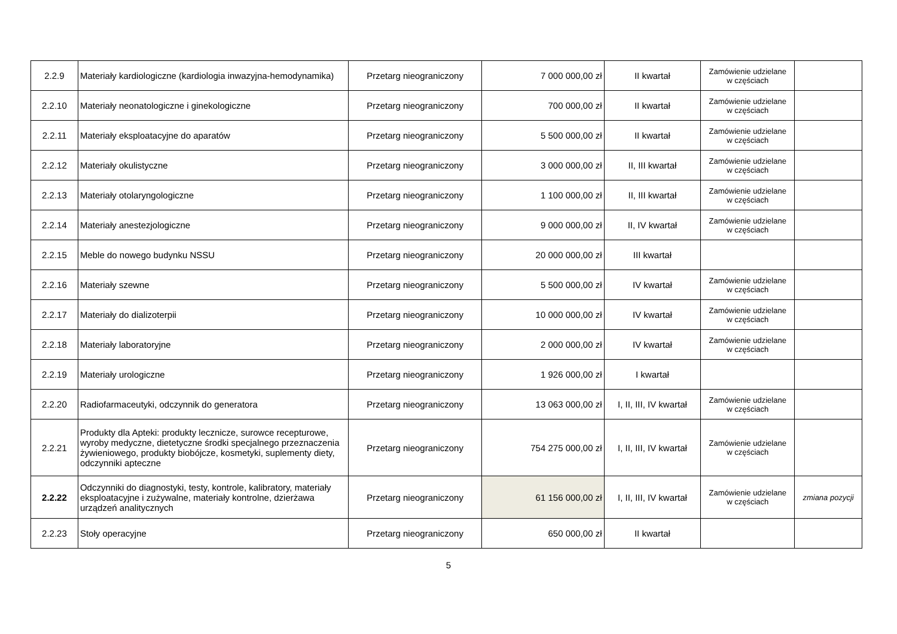| 2.2.9 | Materiały kardiologiczne (kardiologia inwazyjna-hemodynamika) | Przetarg nieograniczony | 7 000 000,00 zł | II kwartał | Zamówienie udzielane w częściach | |
| 2.2.10 | Materiały neonatologiczne i ginekologiczne | Przetarg nieograniczony | 700 000,00 zł | II kwartał | Zamówienie udzielane w częściach | |
| 2.2.11 | Materiały eksploatacyjne do aparatów | Przetarg nieograniczony | 5 500 000,00 zł | II kwartał | Zamówienie udzielane w częściach | |
| 2.2.12 | Materiały okulistyczne | Przetarg nieograniczony | 3 000 000,00 zł | II, III kwartał | Zamówienie udzielane w częściach | |
| 2.2.13 | Materiały otolaryngologiczne | Przetarg nieograniczony | 1 100 000,00 zł | II, III kwartał | Zamówienie udzielane w częściach | |
| 2.2.14 | Materiały anestezjologiczne | Przetarg nieograniczony | 9 000 000,00 zł | II, IV kwartał | Zamówienie udzielane w częściach | |
| 2.2.15 | Meble do nowego budynku NSSU | Przetarg nieograniczony | 20 000 000,00 zł | III kwartał | | |
| 2.2.16 | Materiały szewne | Przetarg nieograniczony | 5 500 000,00 zł | IV kwartał | Zamówienie udzielane w częściach | |
| 2.2.17 | Materiały do dializoterpii | Przetarg nieograniczony | 10 000 000,00 zł | IV kwartał | Zamówienie udzielane w częściach | |
| 2.2.18 | Materiały laboratoryjne | Przetarg nieograniczony | 2 000 000,00 zł | IV kwartał | Zamówienie udzielane w częściach | |
| 2.2.19 | Materiały urologiczne | Przetarg nieograniczony | 1 926 000,00 zł | I kwartał | | |
| 2.2.20 | Radiofarmaceutyki, odczynnik do generatora | Przetarg nieograniczony | 13 063 000,00 zł | I, II, III, IV kwartał | Zamówienie udzielane w częściach | |
| 2.2.21 | Produkty dla Apteki: produkty lecznicze, surowce recepturowe, wyroby medyczne, dietetyczne środki specjalnego przeznaczenia żywieniowego, produkty biobójcze, kosmetyki, suplementy diety, odczynniki apteczne | Przetarg nieograniczony | 754 275 000,00 zł | I, II, III, IV kwartał | Zamówienie udzielane w częściach | |
| 2.2.22 | Odczynniki do diagnostyki, testy, kontrole, kalibratory, materiały eksploatacyjne i zużywalne, materiały kontrolne, dzierżawa urządzeń analitycznych | Przetarg nieograniczony | 61 156 000,00 zł | I, II, III, IV kwartał | Zamówienie udzielane w częściach | zmiana pozycji |
| 2.2.23 | Stoły operacyjne | Przetarg nieograniczony | 650 000,00 zł | II kwartał | | |
5